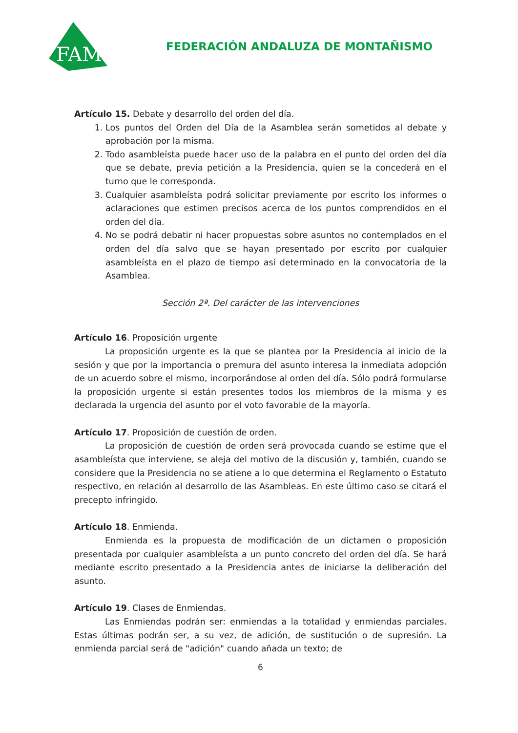FAM
FEDERACIÓN ANDALUZA DE MONTAÑISMO
Artículo 15. Debate y desarrollo del orden del día.
1. Los puntos del Orden del Día de la Asamblea serán sometidos al debate y aprobación por la misma.
2. Todo asambleísta puede hacer uso de la palabra en el punto del orden del día que se debate, previa petición a la Presidencia, quien se la concederá en el turno que le corresponda.
3. Cualquier asambleísta podrá solicitar previamente por escrito los informes o aclaraciones que estimen precisos acerca de los puntos comprendidos en el orden del día.
4. No se podrá debatir ni hacer propuestas sobre asuntos no contemplados en el orden del día salvo que se hayan presentado por escrito por cualquier asambleísta en el plazo de tiempo así determinado en la convocatoria de la Asamblea.
Sección 2ª. Del carácter de las intervenciones
Artículo 16. Proposición urgente
La proposición urgente es la que se plantea por la Presidencia al inicio de la sesión y que por la importancia o premura del asunto interesa la inmediata adopción de un acuerdo sobre el mismo, incorporándose al orden del día. Sólo podrá formularse la proposición urgente si están presentes todos los miembros de la misma y es declarada la urgencia del asunto por el voto favorable de la mayoría.
Artículo 17. Proposición de cuestión de orden.
La proposición de cuestión de orden será provocada cuando se estime que el asambleísta que interviene, se aleja del motivo de la discusión y, también, cuando se considere que la Presidencia no se atiene a lo que determina el Reglamento o Estatuto respectivo, en relación al desarrollo de las Asambleas. En este último caso se citará el precepto infringido.
Artículo 18. Enmienda.
Enmienda es la propuesta de modificación de un dictamen o proposición presentada por cualquier asambleísta a un punto concreto del orden del día. Se hará mediante escrito presentado a la Presidencia antes de iniciarse la deliberación del asunto.
Artículo 19. Clases de Enmiendas.
Las Enmiendas podrán ser: enmiendas a la totalidad y enmiendas parciales. Estas últimas podrán ser, a su vez, de adición, de sustitución o de supresión. La enmienda parcial será de "adición" cuando añada un texto; de
6